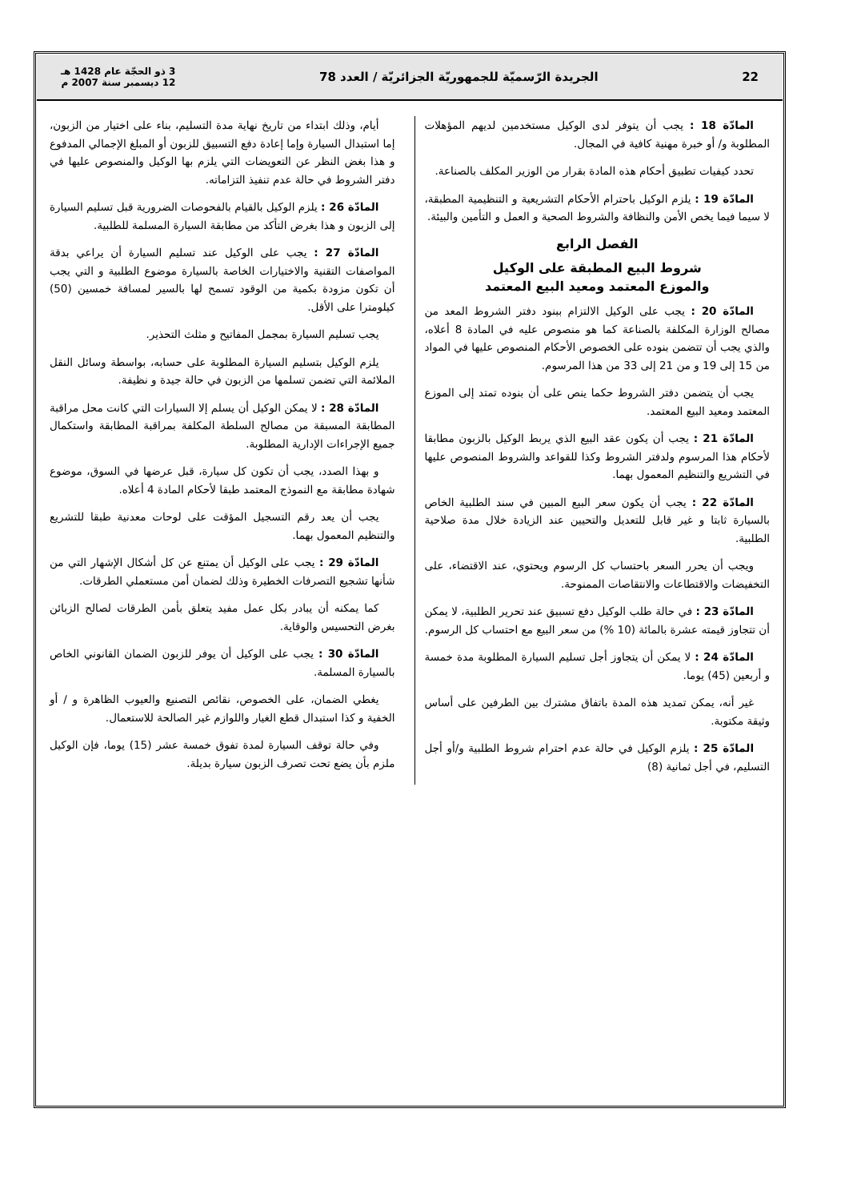22 الجريدة الرّسميّة للجمهوريّة الجزائريّة / العدد 78 3 ذو الحجّة عام 1428 هـ
12 ديسمبر سنة 2007 م
المادّة 18 : يجب أن يتوفر لدى الوكيل مستخدمين لديهم المؤهلات المطلوبة و/ أو خبرة مهنية كافية في المجال.
تحدد كيفيات تطبيق أحكام هذه المادة بقرار من الوزير المكلف بالصناعة.
المادّة 19 : يلزم الوكيل باحترام الأحكام التشريعية و التنظيمية المطبقة، لا سيما فيما يخص الأمن والنظافة والشروط الصحية و العمل و التأمين والبيئة.
الفصل الرابع
شروط البيع المطبقة على الوكيل
والموزع المعتمد ومعيد البيع المعتمد
المادّة 20 : يجب على الوكيل الالتزام ببنود دفتر الشروط المعد من مصالح الوزارة المكلفة بالصناعة كما هو منصوص عليه في المادة 8 أعلاه، والذي يجب أن تتضمن بنوده على الخصوص الأحكام المنصوص عليها في المواد من 15 إلى 19 و من 21 إلى 33 من هذا المرسوم.
يجب أن يتضمن دفتر الشروط حكما ينص على أن بنوده تمتد إلى الموزع المعتمد ومعيد البيع المعتمد.
المادّة 21 : يجب أن يكون عقد البيع الذي يربط الوكيل بالزبون مطابقا لأحكام هذا المرسوم ولدفتر الشروط وكذا للقواعد والشروط المنصوص عليها في التشريع والتنظيم المعمول بهما.
المادّة 22 : يجب أن يكون سعر البيع المبين في سند الطلبية الخاص بالسيارة ثابتا و غير قابل للتعديل والتحيين عند الزيادة خلال مدة صلاحية الطلبية.
ويجب أن يحرر السعر باحتساب كل الرسوم ويحتوي، عند الاقتضاء، على التخفيضات والاقتطاعات والانتقاصات الممنوحة.
المادّة 23 : في حالة طلب الوكيل دفع تسبيق عند تحرير الطلبية، لا يمكن أن تتجاوز قيمته عشرة بالمائة (10 %) من سعر البيع مع احتساب كل الرسوم.
المادّة 24 : لا يمكن أن يتجاوز أجل تسليم السيارة المطلوبة مدة خمسة و أربعين (45) يوما.
غير أنه، يمكن تمديد هذه المدة باتفاق مشترك بين الطرفين على أساس وثيقة مكتوبة.
المادّة 25 : يلزم الوكيل في حالة عدم احترام شروط الطلبية و/أو أجل التسليم، في أجل ثمانية (8)
أيام، وذلك ابتداء من تاريخ نهاية مدة التسليم، بناء على اختيار من الزبون، إما استبدال السيارة وإما إعادة دفع التسبيق للزبون أو المبلغ الإجمالي المدفوع و هذا بغض النظر عن التعويضات التي يلزم بها الوكيل والمنصوص عليها في دفتر الشروط في حالة عدم تنفيذ التزاماته.
المادّة 26 : يلزم الوكيل بالقيام بالفحوصات الضرورية قبل تسليم السيارة إلى الزبون و هذا بغرض التأكد من مطابقة السيارة المسلمة للطلبية.
المادّة 27 : يجب على الوكيل عند تسليم السيارة أن يراعي بدقة المواصفات التقنية والاختيارات الخاصة بالسيارة موضوع الطلبية و التي يجب أن تكون مزودة بكمية من الوقود تسمح لها بالسير لمسافة خمسين (50) كيلومترا على الأقل.
يجب تسليم السيارة بمجمل المفاتيح و مثلث التحذير.
يلزم الوكيل بتسليم السيارة المطلوبة على حسابه، بواسطة وسائل النقل الملائمة التي تضمن تسلمها من الزبون في حالة جيدة و نظيفة.
المادّة 28 : لا يمكن الوكيل أن يسلم إلا السيارات التي كانت محل مراقبة المطابقة المسبقة من مصالح السلطة المكلفة بمراقبة المطابقة واستكمال جميع الإجراءات الإدارية المطلوبة.
و بهذا الصدد، يجب أن تكون كل سيارة، قبل عرضها في السوق، موضوع شهادة مطابقة مع النموذج المعتمد طبقا لأحكام المادة 4 أعلاه.
يجب أن يعد رقم التسجيل المؤقت على لوحات معدنية طبقا للتشريع والتنظيم المعمول بهما.
المادّة 29 : يجب على الوكيل أن يمتنع عن كل أشكال الإشهار التي من شأنها تشجيع التصرفات الخطيرة وذلك لضمان أمن مستعملي الطرقات.
كما يمكنه أن يبادر بكل عمل مفيد يتعلق بأمن الطرقات لصالح الزبائن بغرض التحسيس والوقاية.
المادّة 30 : يجب على الوكيل أن يوفر للزبون الضمان القانوني الخاص بالسيارة المسلمة.
يغطي الضمان، على الخصوص، نقائص التصنيع والعيوب الظاهرة و / أو الخفية و كذا استبدال قطع الغيار واللوازم غير الصالحة للاستعمال.
وفي حالة توقف السيارة لمدة تفوق خمسة عشر (15) يوما، فإن الوكيل ملزم بأن يضع تحت تصرف الزبون سيارة بديلة.